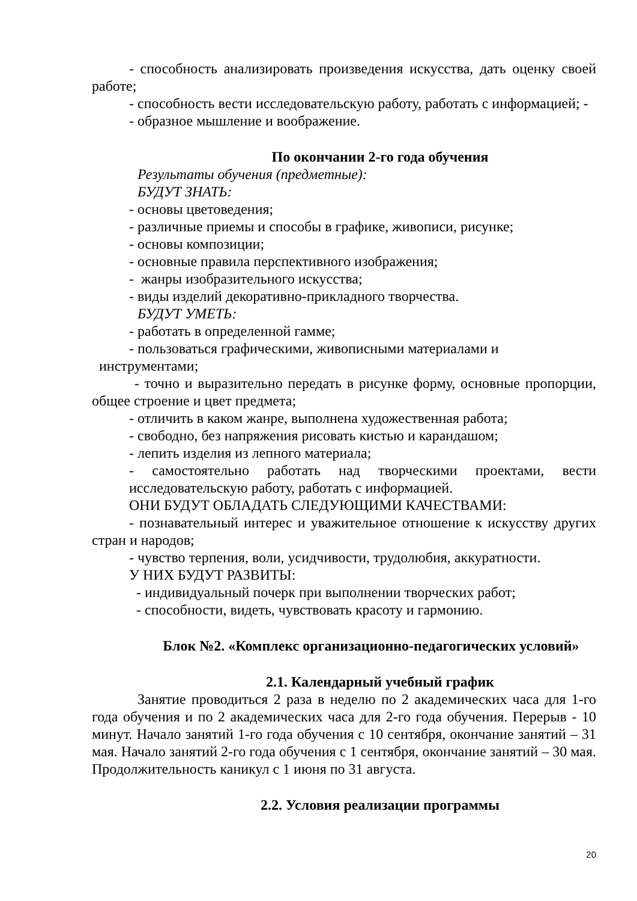- способность анализировать произведения искусства, дать оценку своей работе;
- способность вести исследовательскую работу, работать с информацией; -
- образное мышление и воображение.
По окончании 2-го года обучения
Результаты обучения (предметные):
БУДУТ ЗНАТЬ:
- основы цветоведения;
- различные приемы и способы в графике, живописи, рисунке;
- основы композиции;
- основные правила перспективного изображения;
- жанры изобразительного искусства;
- виды изделий декоративно-прикладного творчества.
БУДУТ УМЕТЬ:
- работать в определенной гамме;
- пользоваться графическими, живописными материалами и
инструментами;
- точно и выразительно передать в рисунке форму, основные пропорции, общее строение и цвет предмета;
- отличить в каком жанре, выполнена художественная работа;
- свободно, без напряжения рисовать кистью и карандашом;
- лепить изделия из лепного материала;
- самостоятельно работать над творческими проектами, вести исследовательскую работу, работать с информацией.
ОНИ БУДУТ ОБЛАДАТЬ СЛЕДУЮЩИМИ КАЧЕСТВАМИ:
- познавательный интерес и уважительное отношение к искусству других стран и народов;
- чувство терпения, воли, усидчивости, трудолюбия, аккуратности.
У НИХ БУДУТ РАЗВИТЫ:
- индивидуальный почерк при выполнении творческих работ;
- способности, видеть, чувствовать красоту и гармонию.
Блок №2. «Комплекс организационно-педагогических условий»
2.1. Календарный учебный график
Занятие проводиться 2 раза в неделю по 2 академических часа для 1-го года обучения и по 2 академических часа для 2-го года обучения. Перерыв - 10 минут. Начало занятий 1-го года обучения с 10 сентября, окончание занятий – 31 мая. Начало занятий 2-го года обучения с 1 сентября, окончание занятий – 30 мая. Продолжительность каникул с 1 июня по 31 августа.
2.2. Условия реализации программы
20